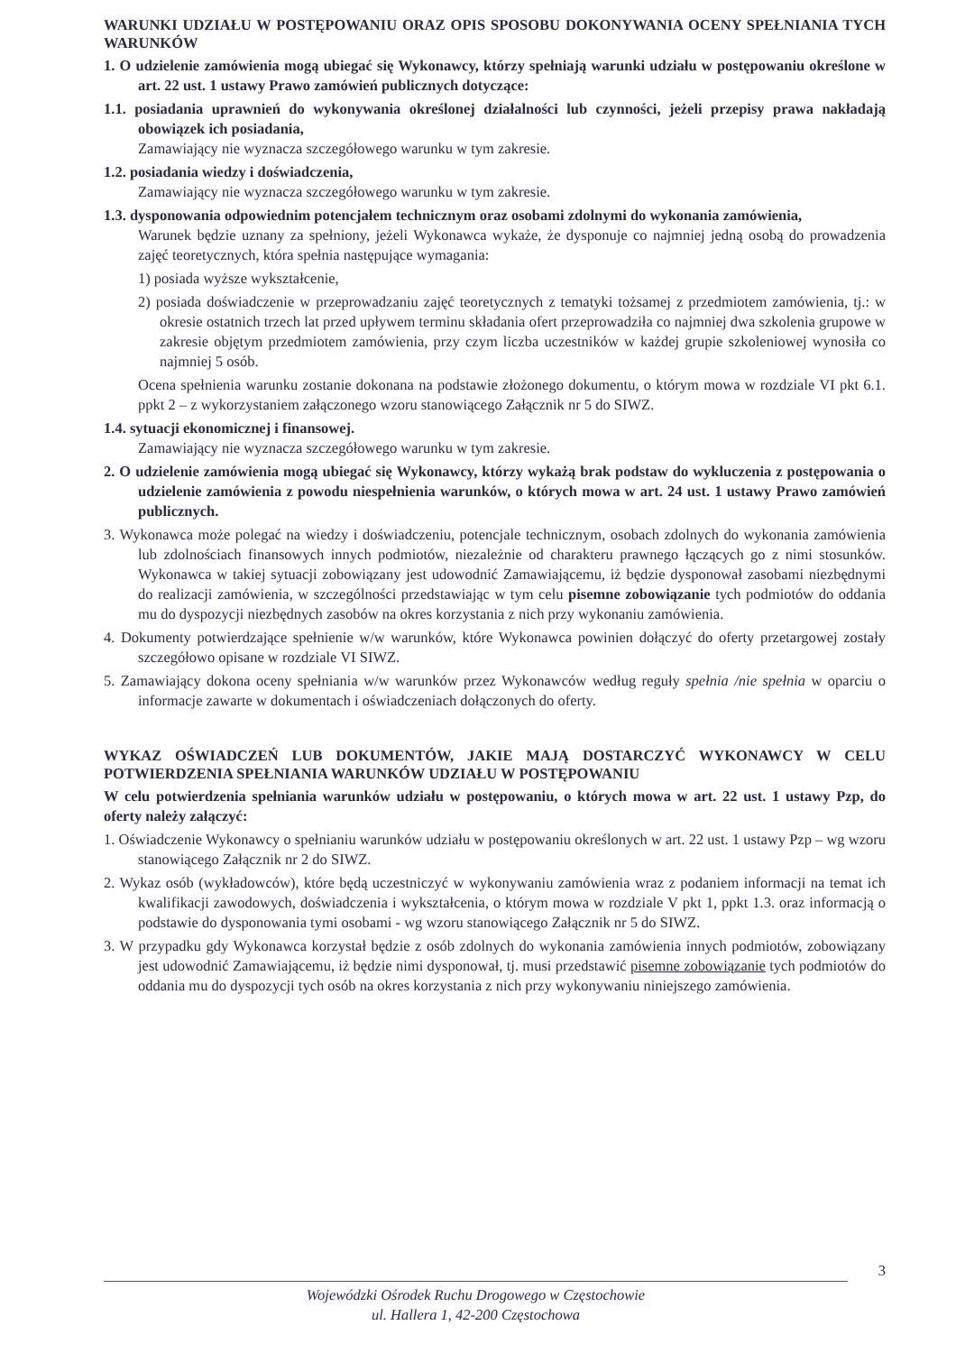WARUNKI UDZIAŁU W POSTĘPOWANIU ORAZ OPIS SPOSOBU DOKONYWANIA OCENY SPEŁNIANIA TYCH WARUNKÓW
1. O udzielenie zamówienia mogą ubiegać się Wykonawcy, którzy spełniają warunki udziału w postępowaniu określone w art. 22 ust. 1 ustawy Prawo zamówień publicznych dotyczące:
1.1. posiadania uprawnień do wykonywania określonej działalności lub czynności, jeżeli przepisy prawa nakładają obowiązek ich posiadania,
Zamawiający nie wyznacza szczegółowego warunku w tym zakresie.
1.2. posiadania wiedzy i doświadczenia,
Zamawiający nie wyznacza szczegółowego warunku w tym zakresie.
1.3. dysponowania odpowiednim potencjałem technicznym oraz osobami zdolnymi do wykonania zamówienia,
Warunek będzie uznany za spełniony, jeżeli Wykonawca wykaże, że dysponuje co najmniej jedną osobą do prowadzenia zajęć teoretycznych, która spełnia następujące wymagania:
1) posiada wyższe wykształcenie,
2) posiada doświadczenie w przeprowadzaniu zajęć teoretycznych z tematyki tożsamej z przedmiotem zamówienia, tj.: w okresie ostatnich trzech lat przed upływem terminu składania ofert przeprowadziła co najmniej dwa szkolenia grupowe w zakresie objętym przedmiotem zamówienia, przy czym liczba uczestników w każdej grupie szkoleniowej wynosiła co najmniej 5 osób.
Ocena spełnienia warunku zostanie dokonana na podstawie złożonego dokumentu, o którym mowa w rozdziale VI pkt 6.1. ppkt 2 – z wykorzystaniem załączonego wzoru stanowiącego Załącznik nr 5 do SIWZ.
1.4. sytuacji ekonomicznej i finansowej.
Zamawiający nie wyznacza szczegółowego warunku w tym zakresie.
2. O udzielenie zamówienia mogą ubiegać się Wykonawcy, którzy wykażą brak podstaw do wykluczenia z postępowania o udzielenie zamówienia z powodu niespełnienia warunków, o których mowa w art. 24 ust. 1 ustawy Prawo zamówień publicznych.
3. Wykonawca może polegać na wiedzy i doświadczeniu, potencjale technicznym, osobach zdolnych do wykonania zamówienia lub zdolnościach finansowych innych podmiotów, niezależnie od charakteru prawnego łączących go z nimi stosunków. Wykonawca w takiej sytuacji zobowiązany jest udowodnić Zamawiającemu, iż będzie dysponował zasobami niezbędnymi do realizacji zamówienia, w szczególności przedstawiając w tym celu pisemne zobowiązanie tych podmiotów do oddania mu do dyspozycji niezbędnych zasobów na okres korzystania z nich przy wykonaniu zamówienia.
4. Dokumenty potwierdzające spełnienie w/w warunków, które Wykonawca powinien dołączyć do oferty przetargowej zostały szczegółowo opisane w rozdziale VI SIWZ.
5. Zamawiający dokona oceny spełniania w/w warunków przez Wykonawców według reguły spełnia /nie spełnia w oparciu o informacje zawarte w dokumentach i oświadczeniach dołączonych do oferty.
WYKAZ OŚWIADCZEŃ LUB DOKUMENTÓW, JAKIE MAJĄ DOSTARCZYĆ WYKONAWCY W CELU POTWIERDZENIA SPEŁNIANIA WARUNKÓW UDZIAŁU W POSTĘPOWANIU
W celu potwierdzenia spełniania warunków udziału w postępowaniu, o których mowa w art. 22 ust. 1 ustawy Pzp, do oferty należy załączyć:
1. Oświadczenie Wykonawcy o spełnianiu warunków udziału w postępowaniu określonych w art. 22 ust. 1 ustawy Pzp – wg wzoru stanowiącego Załącznik nr 2 do SIWZ.
2. Wykaz osób (wykładowców), które będą uczestniczyć w wykonywaniu zamówienia wraz z podaniem informacji na temat ich kwalifikacji zawodowych, doświadczenia i wykształcenia, o którym mowa w rozdziale V pkt 1, ppkt 1.3. oraz informacją o podstawie do dysponowania tymi osobami - wg wzoru stanowiącego Załącznik nr 5 do SIWZ.
3. W przypadku gdy Wykonawca korzystał będzie z osób zdolnych do wykonania zamówienia innych podmiotów, zobowiązany jest udowodnić Zamawiającemu, iż będzie nimi dysponował, tj. musi przedstawić pisemne zobowiązanie tych podmiotów do oddania mu do dyspozycji tych osób na okres korzystania z nich przy wykonywaniu niniejszego zamówienia.
3
Wojewódzki Ośrodek Ruchu Drogowego w Częstochowie
ul. Hallera 1, 42-200 Częstochowa